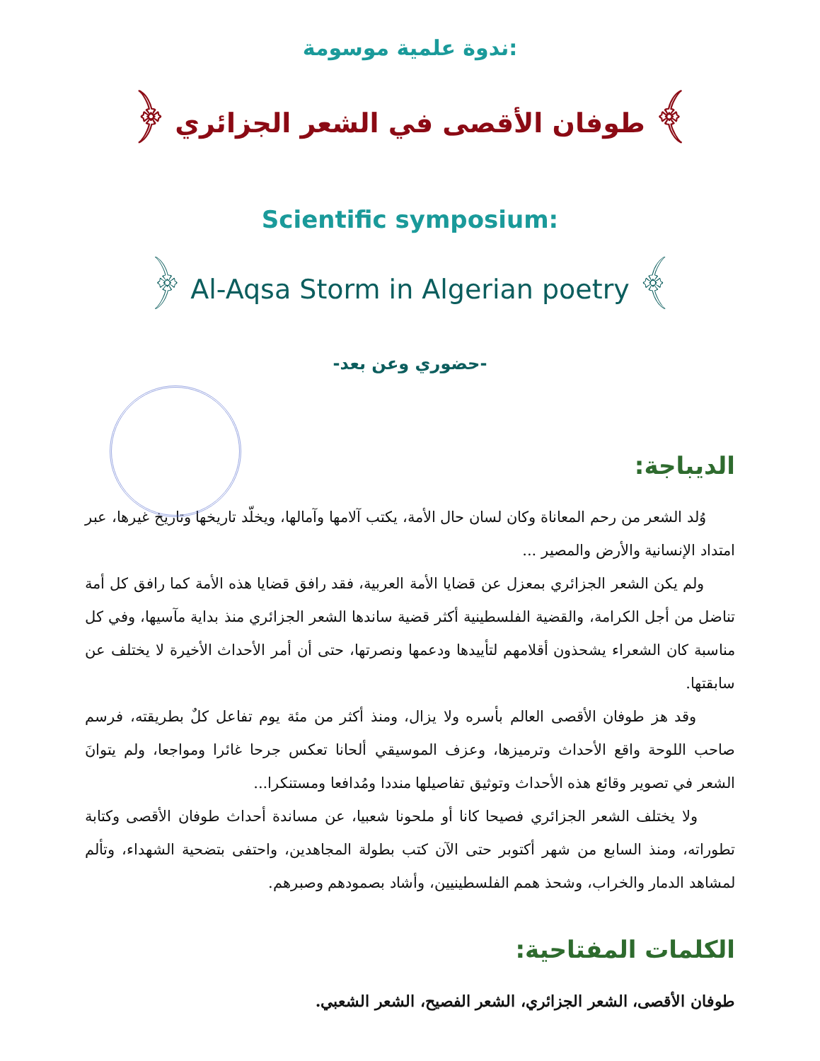ندوة علمية موسومة:
﴿ طوفان الأقصى في الشعر الجزائري ﴾
Scientific symposium:
﴿ Al-Aqsa Storm in Algerian poetry ﴾
-حضوري وعن بعد-
الديباجة:
وُلد الشعر من رحم المعاناة وكان لسان حال الأمة، يكتب آلامها وآمالها، ويخلّد تاريخها وتاريخ غيرها، عبر امتداد الإنسانية والأرض والمصير ...
ولم يكن الشعر الجزائري بمعزل عن قضايا الأمة العربية، فقد رافق قضايا هذه الأمة كما رافق كل أمة تناضل من أجل الكرامة، والقضية الفلسطينية أكثر قضية ساندها الشعر الجزائري منذ بداية مآسيها، وفي كل مناسبة كان الشعراء يشحذون أقلامهم لتأييدها ودعمها ونصرتها، حتى أن أمر الأحداث الأخيرة لا يختلف عن سابقتها.
وقد هز طوفان الأقصى العالم بأسره ولا يزال، ومنذ أكثر من مئة يوم تفاعل كلٌ بطريقته، فرسم صاحب اللوحة واقع الأحداث وترميزها، وعزف الموسيقي ألحانا تعكس جرحا غائرا ومواجعا، ولم يتوانَ الشعر في تصوير وقائع هذه الأحداث وتوثيق تفاصيلها منددا ومُدافعا ومستنكرا...
ولا يختلف الشعر الجزائري فصيحا كانا أو ملحونا شعبيا، عن مساندة أحداث طوفان الأقصى وكتابة تطوراته، ومنذ السابع من شهر أكتوبر حتى الآن كتب بطولة المجاهدين، واحتفى بتضحية الشهداء، وتألم لمشاهد الدمار والخراب، وشحذ همم الفلسطينيين، وأشاد بصمودهم وصبرهم.
الكلمات المفتاحية:
طوفان الأقصى، الشعر الجزائري، الشعر الفصيح، الشعر الشعبي.